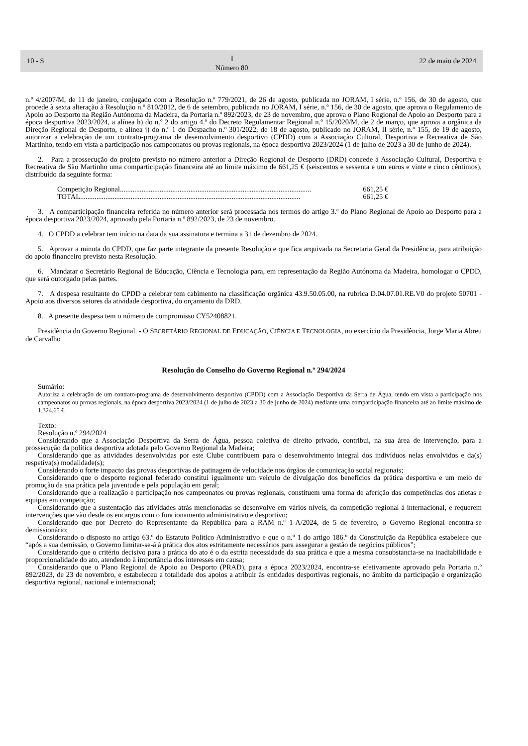10 - S 𝕀
Número 80 22 de maio de 2024
n.º 4/2007/M, de 11 de janeiro, conjugado com a Resolução n.º 779/2021, de 26 de agosto, publicada no JORAM, I série, n.º 156, de 30 de agosto, que procede à sexta alteração à Resolução n.º 810/2012, de 6 de setembro, publicada no JORAM, I série, n.º 156, de 30 de agosto, que aprova o Regulamento de Apoio ao Desporto na Região Autónoma da Madeira, da Portaria n.º 892/2023, de 23 de novembro, que aprova o Plano Regional de Apoio ao Desporto para a época desportiva 2023/2024, a alínea h) do n.º 2 do artigo 4.º do Decreto Regulamentar Regional n.º 15/2020/M, de 2 de março, que aprova a orgânica da Direção Regional de Desporto, e alínea j) do n.º 1 do Despacho n.º 301/2022, de 18 de agosto, publicado no JORAM, II série, n.º 155, de 19 de agosto, autorizar a celebração de um contrato-programa de desenvolvimento desportivo (CPDD) com a Associação Cultural, Desportiva e Recreativa de São Martinho, tendo em vista a participação nos campeonatos ou provas regionais, na época desportiva 2023/2024 (1 de julho de 2023 a 30 de junho de 2024).
2. Para a prossecução do projeto previsto no número anterior a Direção Regional de Desporto (DRD) concede à Associação Cultural, Desportiva e Recreativa de São Martinho uma comparticipação financeira até ao limite máximo de 661,25 € (seiscentos e sessenta e um euros e vinte e cinco cêntimos), distribuído da seguinte forma:
Competição Regional.......................................................................................................... 661,25 €
TOTAL .......................................................................................................................... 661,25 €
3. A comparticipação financeira referida no número anterior será processada nos termos do artigo 3.º do Plano Regional de Apoio ao Desporto para a época desportiva 2023/2024, aprovado pela Portaria n.º 892/2023, de 23 de novembro.
4. O CPDD a celebrar tem início na data da sua assinatura e termina a 31 de dezembro de 2024.
5. Aprovar a minuta do CPDD, que faz parte integrante da presente Resolução e que fica arquivada na Secretaria Geral da Presidência, para atribuição do apoio financeiro previsto nesta Resolução.
6. Mandatar o Secretário Regional de Educação, Ciência e Tecnologia para, em representação da Região Autónoma da Madeira, homologar o CPDD, que será outorgado pelas partes.
7. A despesa resultante do CPDD a celebrar tem cabimento na classificação orgânica 43.9.50.05.00, na rubrica D.04.07.01.RE.V0 do projeto 50701 - Apoio aos diversos setores da atividade desportiva, do orçamento da DRD.
8. A presente despesa tem o número de compromisso CY52408821.
Presidência do Governo Regional. - O SECRETÁRIO REGIONAL DE EDUCAÇÃO, CIÊNCIA E TECNOLOGIA, no exercício da Presidência, Jorge Maria Abreu de Carvalho
Resolução do Conselho do Governo Regional n.º 294/2024
Sumário:
Autoriza a celebração de um contrato-programa de desenvolvimento desportivo (CPDD) com a Associação Desportiva da Serra de Água, tendo em vista a participação nos campeonatos ou provas regionais, na época desportiva 2023/2024 (1 de julho de 2023 a 30 de junho de 2024) mediante uma comparticipação financeira até ao limite máximo de 1.324,65 €.
Texto:
Resolução n.º 294/2024
Considerando que a Associação Desportiva da Serra de Água, pessoa coletiva de direito privado, contribui, na sua área de intervenção, para a prossecução da política desportiva adotada pelo Governo Regional da Madeira;
Considerando que as atividades desenvolvidas por este Clube contribuem para o desenvolvimento integral dos indivíduos nelas envolvidos e da(s) respetiva(s) modalidade(s);
Considerando o forte impacto das provas desportivas de patinagem de velocidade nos órgãos de comunicação social regionais;
Considerando que o desporto regional federado constitui igualmente um veículo de divulgação dos benefícios da prática desportiva e um meio de promoção da sua prática pela juventude e pela população em geral;
Considerando que a realização e participação nos campeonatos ou provas regionais, constituem uma forma de aferição das competências dos atletas e equipas em competição;
Considerando que a sustentação das atividades atrás mencionadas se desenvolve em vários níveis, da competição regional à internacional, e requerem intervenções que vão desde os encargos com o funcionamento administrativo e desportivo;
Considerando que por Decreto do Representante da República para a RAM n.º 1-A/2024, de 5 de fevereiro, o Governo Regional encontra-se demissionário;
Considerando o disposto no artigo 63.º do Estatuto Político Administrativo e que o n.º 1 do artigo 186.º da Constituição da República estabelece que “após a sua demissão, o Governo limitar-se-á à prática dos atos estritamente necessários para assegurar a gestão de negócios públicos”;
Considerando que o critério decisivo para a prática do ato é o da estrita necessidade da sua prática e que a mesma consubstancia-se na inadiabilidade e proporcionalidade do ato, atendendo à importância dos interesses em causa;
Considerando que o Plano Regional de Apoio ao Desporto (PRAD), para a época 2023/2024, encontra-se efetivamente aprovado pela Portaria n.º 892/2023, de 23 de novembro, e estabeleceu a totalidade dos apoios a atribuir às entidades desportivas regionais, no âmbito da participação e organização desportiva regional, nacional e internacional;